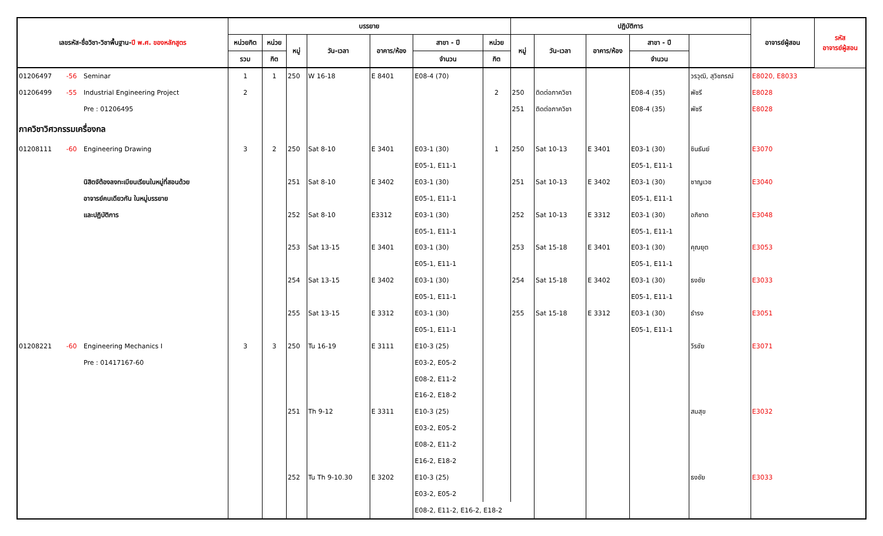| เลขรหัส-ชื่อวิชา-วิชาพื้นฐาน- ปี พ.ศ. ของหลักสูตร | | | บรรยาย | | | | | | | ปฏิบัติการ | | | | | อาจารย์ผู้สอน | รหัส อาจารย์ผู้สอน |
| --- | --- | --- | --- | --- | --- | --- | --- | --- | --- | --- | --- | --- | --- | --- | --- | --- |
| | | | หน่วยกิต | หน่วย | หมู่ | วัน-เวลา | อาคาร/ห้อง | สาขา - ปี | หน่วย | หมู่ | วัน-เวลา | อาคาร/ห้อง | สาขา - ปี | | | |
| | | | รวม | กิต | | | | จำนวน | กิต | | | | จำนวน | | | |
| 01206497 | -56 | Seminar | 1 | 1 | 250 | W 16-18 | E 8401 | E08-4 (70) | | | | | | วรวุฒิ, สุวิชภรณ์ | E8020, E8033 | |
| 01206499 | -55 | Industrial Engineering Project | 2 | | | | | | 2 | 250 | ติดต่อภาควิชา | | E08-4 (35) | พัชรี | E8028 | |
| | | Pre : 01206495 | | | | | | | | 251 | ติดต่อภาควิชา | | E08-4 (35) | พัชรี | E8028 | |
| ภาควิชาวิศวกรรมเครื่องกล | | | | | | | | | | | | | | | | |
| 01208111 | -60 | Engineering Drawing | 3 | 2 | 250 | Sat 8-10 | E 3401 | E03-1 (30) | 1 | 250 | Sat 10-13 | E 3401 | E03-1 (30) | ชินธันย์ | E3070 | |
| | | | | | | | | E05-1, E11-1 | | | | | E05-1, E11-1 | | | |
| | | นิสิตจัต้องลงทะเบียนเรียนในหมู่ที่สอนด้วย | | | 251 | Sat 8-10 | E 3402 | E03-1 (30) | | 251 | Sat 10-13 | E 3402 | E03-1 (30) | ชาญเวช | E3040 | |
| | | อาจารย์คนเดียวกัน ในหมู่บรรยาย | | | | | | E05-1, E11-1 | | | | | E05-1, E11-1 | | | |
| | | และปฏิบัติการ | | | 252 | Sat 8-10 | E3312 | E03-1 (30) | | 252 | Sat 10-13 | E 3312 | E03-1 (30) | อภิชาต | E3048 | |
| | | | | | | | | E05-1, E11-1 | | | | | E05-1, E11-1 | | | |
| | | | | | 253 | Sat 13-15 | E 3401 | E03-1 (30) | | 253 | Sat 15-18 | E 3401 | E03-1 (30) | คุณยุต | E3053 | |
| | | | | | | | | E05-1, E11-1 | | | | | E05-1, E11-1 | | | |
| | | | | | 254 | Sat 13-15 | E 3402 | E03-1 (30) | | 254 | Sat 15-18 | E 3402 | E03-1 (30) | ธงชัย | E3033 | |
| | | | | | | | | E05-1, E11-1 | | | | | E05-1, E11-1 | | | |
| | | | | | 255 | Sat 13-15 | E 3312 | E03-1 (30) | | 255 | Sat 15-18 | E 3312 | E03-1 (30) | ธำรง | E3051 | |
| | | | | | | | | E05-1, E11-1 | | | | | E05-1, E11-1 | | | |
| 01208221 | -60 | Engineering Mechanics I | 3 | 3 | 250 | Tu 16-19 | E 3111 | E10-3 (25) | | | | | | วีรชัย | E3071 | |
| | | Pre : 01417167-60 | | | | | | E03-2, E05-2 | | | | | | | | |
| | | | | | | | | E08-2, E11-2 | | | | | | | | |
| | | | | | | | | E16-2, E18-2 | | | | | | | | |
| | | | | | 251 | Th 9-12 | E 3311 | E10-3 (25) | | | | | | สมสุข | E3032 | |
| | | | | | | | | E03-2, E05-2 | | | | | | | | |
| | | | | | | | | E08-2, E11-2 | | | | | | | | |
| | | | | | | | | E16-2, E18-2 | | | | | | | | |
| | | | | | 252 | Tu Th 9-10.30 | E 3202 | E10-3 (25) | | | | | | ธงชัย | E3033 | |
| | | | | | | | | E03-2, E05-2 | | | | | | | | |
| | | | | | | | | E08-2, E11-2, E16-2, E18-2 | | | | | | | | |